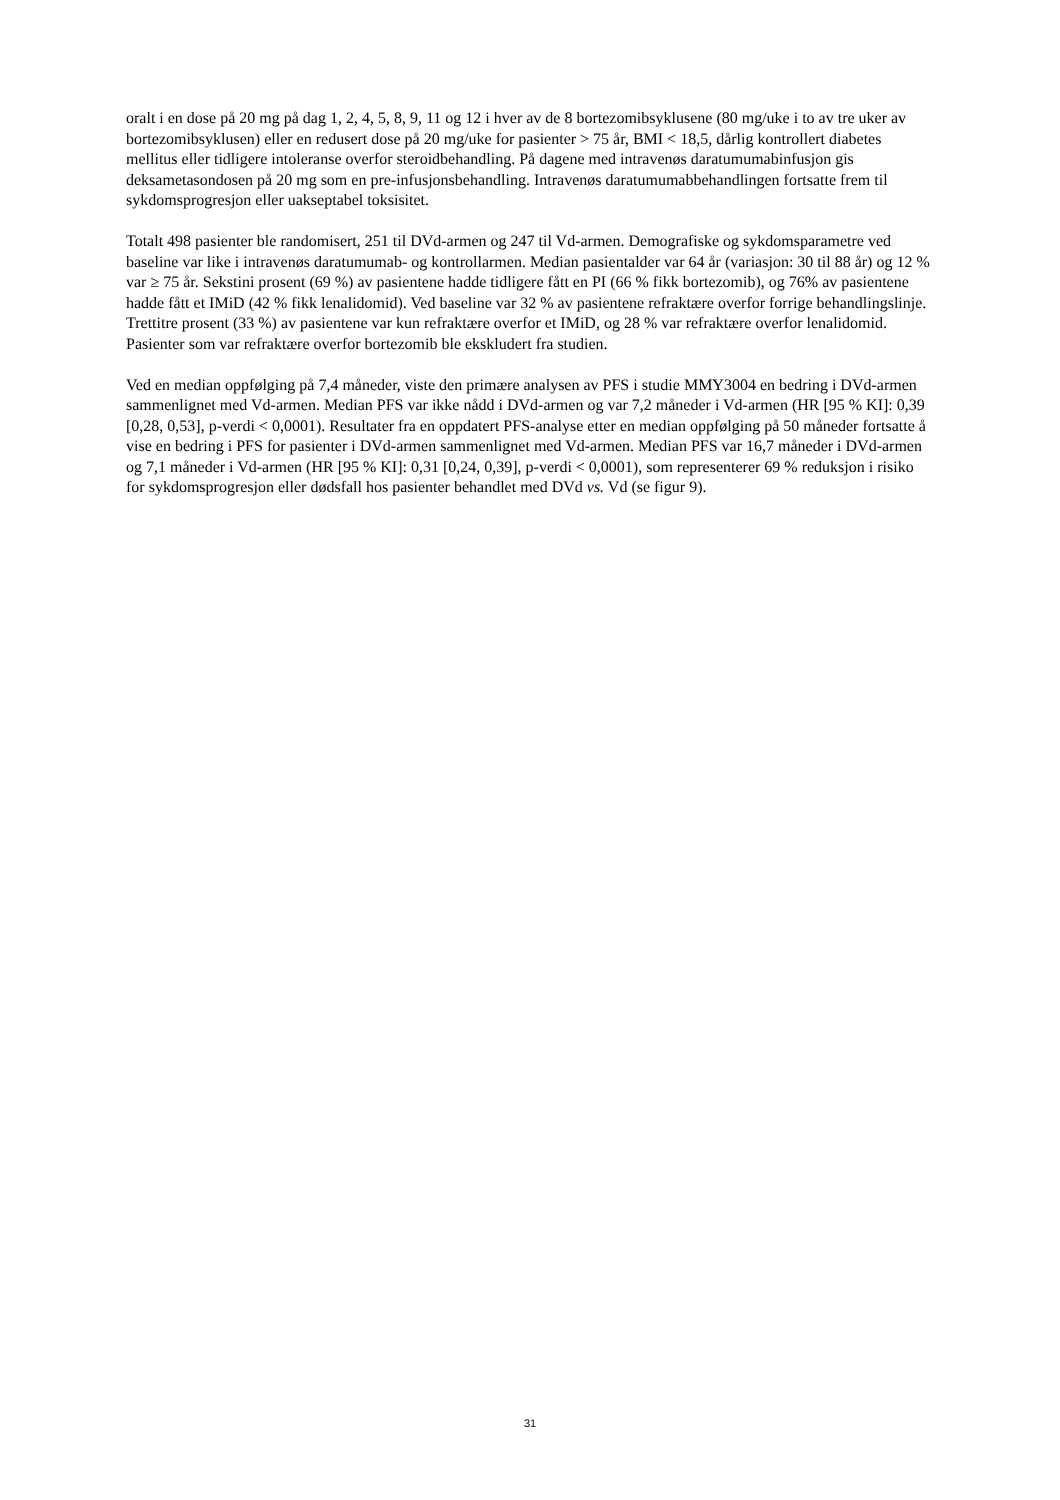oralt i en dose på 20 mg på dag 1, 2, 4, 5, 8, 9, 11 og 12 i hver av de 8 bortezomibsyklusene (80 mg/uke i to av tre uker av bortezomibsyklusen) eller en redusert dose på 20 mg/uke for pasienter > 75 år, BMI < 18,5, dårlig kontrollert diabetes mellitus eller tidligere intoleranse overfor steroidbehandling. På dagene med intravenøs daratumumabinfusjon gis deksametasondosen på 20 mg som en pre-infusjonsbehandling. Intravenøs daratumumabbehandlingen fortsatte frem til sykdomsprogresjon eller uakseptabel toksisitet.
Totalt 498 pasienter ble randomisert, 251 til DVd-armen og 247 til Vd-armen. Demografiske og sykdomsparametre ved baseline var like i intravenøs daratumumab- og kontrollarmen. Median pasientalder var 64 år (variasjon: 30 til 88 år) og 12 % var ≥ 75 år. Sekstini prosent (69 %) av pasientene hadde tidligere fått en PI (66 % fikk bortezomib), og 76% av pasientene hadde fått et IMiD (42 % fikk lenalidomid). Ved baseline var 32 % av pasientene refraktære overfor forrige behandlingslinje. Trettitre prosent (33 %) av pasientene var kun refraktære overfor et IMiD, og 28 % var refraktære overfor lenalidomid. Pasienter som var refraktære overfor bortezomib ble ekskludert fra studien.
Ved en median oppfølging på 7,4 måneder, viste den primære analysen av PFS i studie MMY3004 en bedring i DVd-armen sammenlignet med Vd-armen. Median PFS var ikke nådd i DVd-armen og var 7,2 måneder i Vd-armen (HR [95 % KI]: 0,39 [0,28, 0,53], p-verdi < 0,0001). Resultater fra en oppdatert PFS-analyse etter en median oppfølging på 50 måneder fortsatte å vise en bedring i PFS for pasienter i DVd-armen sammenlignet med Vd-armen. Median PFS var 16,7 måneder i DVd-armen og 7,1 måneder i Vd-armen (HR [95 % KI]: 0,31 [0,24, 0,39], p-verdi < 0,0001), som representerer 69 % reduksjon i risiko for sykdomsprogresjon eller dødsfall hos pasienter behandlet med DVd vs. Vd (se figur 9).
31